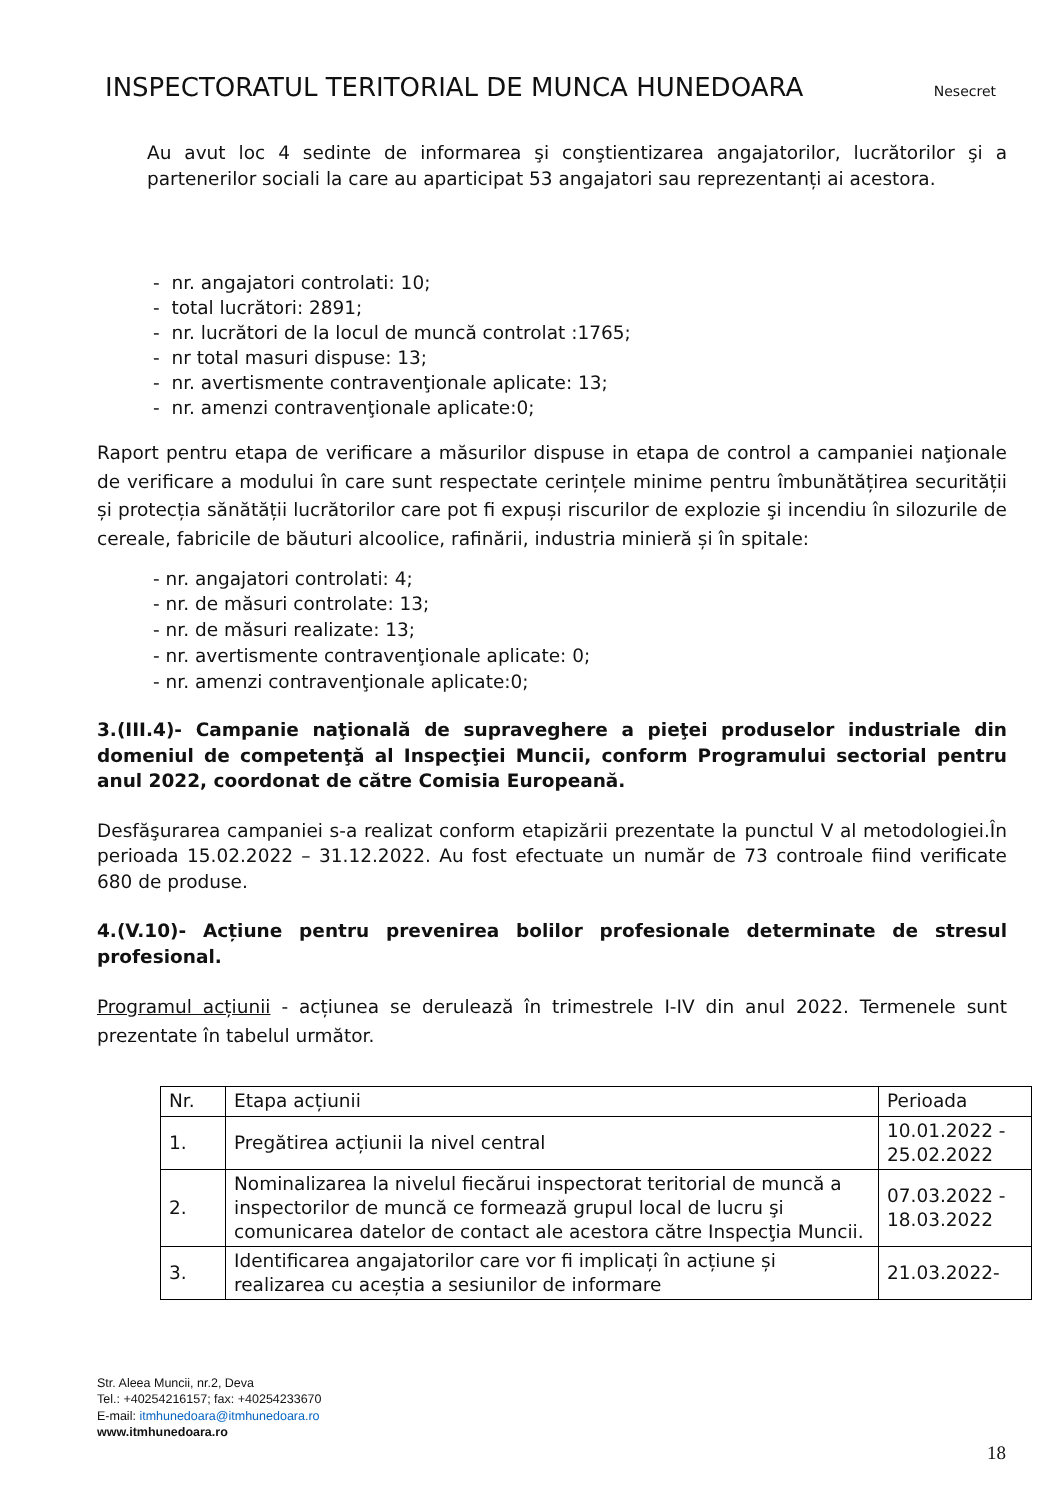INSPECTORATUL TERITORIAL DE MUNCA HUNEDOARA Nesecret
Au avut loc 4 sedinte de informarea şi conştientizarea angajatorilor, lucrătorilor şi a partenerilor sociali la care au aparticipat 53 angajatori sau reprezentanți ai acestora.
- nr. angajatori controlati: 10;
- total lucrători: 2891;
- nr. lucrători de la locul de muncă controlat :1765;
- nr total masuri dispuse: 13;
- nr. avertismente contravenţionale aplicate: 13;
- nr. amenzi contravenţionale aplicate:0;
Raport pentru etapa de verificare a măsurilor dispuse in etapa de control a campaniei naţionale de verificare a modului în care sunt respectate cerințele minime pentru îmbunătățirea securității și protecția sănătății lucrătorilor care pot fi expuși riscurilor de explozie şi incendiu în silozurile de cereale, fabricile de băuturi alcoolice, rafinării, industria minieră și în spitale:
- nr. angajatori controlati: 4;
- nr. de măsuri controlate: 13;
- nr. de măsuri realizate: 13;
- nr. avertismente contravenţionale aplicate: 0;
- nr. amenzi contravenţionale aplicate:0;
3.(III.4)- Campanie naţională de supraveghere a pieţei produselor industriale din domeniul de competenţă al Inspecţiei Muncii, conform Programului sectorial pentru anul 2022, coordonat de către Comisia Europeană.
Desfăşurarea campaniei s-a realizat conform etapizării prezentate la punctul V al metodologiei.În perioada 15.02.2022 – 31.12.2022. Au fost efectuate un număr de 73 controale fiind verificate 680 de produse.
4.(V.10)- Acțiune pentru prevenirea bolilor profesionale determinate de stresul profesional.
Programul acțiunii - acțiunea se derulează în trimestrele I-IV din anul 2022. Termenele sunt prezentate în tabelul următor.
| Nr. | Etapa acțiunii | Perioada |
| 1. | Pregătirea acțiunii la nivel central | 10.01.2022 - 25.02.2022 |
| 2. | Nominalizarea la nivelul fiecărui inspectorat teritorial de muncă a inspectorilor de muncă ce formează grupul local de lucru şi comunicarea datelor de contact ale acestora către Inspecţia Muncii. | 07.03.2022 - 18.03.2022 |
| 3. | Identificarea angajatorilor care vor fi implicați în acțiune și realizarea cu aceștia a sesiunilor de informare | 21.03.2022- |
Str. Aleea Muncii, nr.2, Deva
Tel.: +40254216157; fax: +40254233670
E-mail: itmhunedoara@itmhunedoara.ro
www.itmhunedoara.ro
18